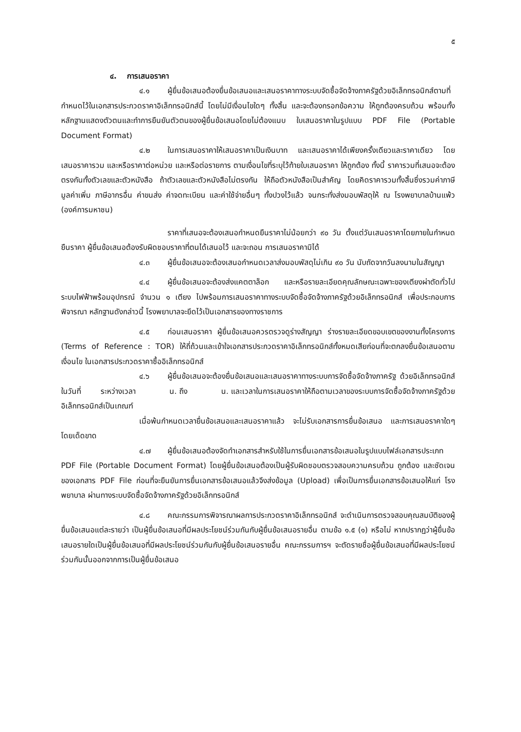๕
๔. การเสนอราคา
๔.๑ ผู้ยื่นข้อเสนอต้องยื่นข้อเสนอและเสนอราคาทางระบบจัดซื้อจัดจ้างภาครัฐด้วยอิเล็กทรอนิกส์ตามที่กำหนดไว้ในเอกสารประกวดราคาอิเล็กทรอนิกส์นี้ โดยไม่มีเงื่อนไขใดๆ ทั้งสิ้น และจะต้องกรอกข้อความ ให้ถูกต้องครบถ้วน พร้อมทั้งหลักฐานแสดงตัวตนและทำการยืนยันตัวตนของผู้ยื่นข้อเสนอโดยไม่ต้องแนบ ใบเสนอราคาในรูปแบบ PDF File (Portable Document Format)
๔.๒ ในการเสนอราคาให้เสนอราคาเป็นเงินบาท และเสนอราคาได้เพียงครั้งเดียวและราคาเดียว โดยเสนอราคารวม และหรือราคาต่อหน่วย และหรือต่อรายการ ตามเงื่อนไขที่ระบุไว้ท้ายใบเสนอราคา ให้ถูกต้อง ทั้งนี้ ราคารวมที่เสนอจะต้องตรงกันทั้งตัวเลขและตัวหนังสือ ถ้าตัวเลขและตัวหนังสือไม่ตรงกัน ให้ถือตัวหนังสือเป็นสำคัญ โดยคิดราคารวมทั้งสิ้นซึ่งรวมค่าภาษีมูลค่าเพิ่ม ภาษีอากรอื่น ค่าขนส่ง ค่าจดทะเบียน และค่าใช้จ่ายอื่นๆ ทั้งปวงไว้แล้ว จนกระทั่งส่งมอบพัสดุให้ ณ โรงพยาบาลบ้านแพ้ว (องค์การมหาชน)
ราคาที่เสนอจะต้องเสนอกำหนดยืนราคาไม่น้อยกว่า ๙๐ วัน ตั้งแต่วันเสนอราคาโดยภายในกำหนดยืนราคา ผู้ยื่นข้อเสนอต้องรับผิดชอบราคาที่ตนได้เสนอไว้ และจะถอน การเสนอราคามิได้
๔.๓ ผู้ยื่นข้อเสนอจะต้องเสนอกำหนดเวลาส่งมอบพัสดุไม่เกิน ๙๐ วัน นับถัดจากวันลงนามในสัญญา
๔.๔ ผู้ยื่นข้อเสนอจะต้องส่งแคตตาล็อก และหรือรายละเอียดคุณลักษณะเฉพาะของเตียงผ่าตัดทั่วไประบบไฟฟ้าพร้อมอุปกรณ์ จำนวน ๑ เตียง ไปพร้อมการเสนอราคาทางระบบจัดซื้อจัดจ้างภาครัฐด้วยอิเล็กทรอนิกส์ เพื่อประกอบการพิจารณา หลักฐานดังกล่าวนี้ โรงพยาบาลจะยึดไว้เป็นเอกสารของทางราชการ
๔.๕ ก่อนเสนอราคา ผู้ยื่นข้อเสนอควรตรวจดูร่างสัญญา ร่างรายละเอียดขอบเขตของงานทั้งโครงการ (Terms of Reference : TOR) ให้ถี่ถ้วนและเข้าใจเอกสารประกวดราคาอิเล็กทรอนิกส์ทั้งหมดเสียก่อนที่จะตกลงยื่นข้อเสนอตามเงื่อนไข ในเอกสารประกวดราคาซื้ออิเล็กทรอนิกส์
๔.๖ ผู้ยื่นข้อเสนอจะต้องยื่นข้อเสนอและเสนอราคาทางระบบการจัดซื้อจัดจ้างภาครัฐ ด้วยอิเล็กทรอนิกส์ในวันที่ ระหว่างเวลา น. ถึง น. และเวลาในการเสนอราคาให้ถือตามเวลาของระบบการจัดซื้อจัดจ้างภาครัฐด้วยอิเล็กทรอนิกส์เป็นเกณฑ์
เมื่อพ้นกำหนดเวลายื่นข้อเสนอและเสนอราคาแล้ว จะไม่รับเอกสารการยื่นข้อเสนอ และการเสนอราคาใดๆ โดยเด็ดขาด
๔.๗ ผู้ยื่นข้อเสนอต้องจัดทำเอกสารสำหรับใช้ในการยื่นเอกสารข้อเสนอในรูปแบบไฟล์เอกสารประเภท PDF File (Portable Document Format) โดยผู้ยื่นข้อเสนอต้องเป็นผู้รับผิดชอบตรวจสอบความครบถ้วน ถูกต้อง และชัดเจนของเอกสาร PDF File ก่อนที่จะยืนยันการยื่นเอกสารข้อเสนอแล้วจึงส่งข้อมูล (Upload) เพื่อเป็นการยื่นเอกสารข้อเสนอให้แก่ โรงพยาบาล ผ่านทางระบบจัดซื้อจัดจ้างภาครัฐด้วยอิเล็กทรอนิกส์
๔.๘ คณะกรรมการพิจารณาผลการประกวดราคาอิเล็กทรอนิกส์ จะดำเนินการตรวจสอบคุณสมบัติของผู้ยื่นข้อเสนอแต่ละรายว่า เป็นผู้ยื่นข้อเสนอที่มีผลประโยชน์ร่วมกันกับผู้ยื่นข้อเสนอรายอื่น ตามข้อ ๑.๕ (๑) หรือไม่ หากปรากฏว่าผู้ยื่นข้อเสนอรายใดเป็นผู้ยื่นข้อเสนอที่มีผลประโยชน์ร่วมกันกับผู้ยื่นข้อเสนอรายอื่น คณะกรรมการฯ จะตัดรายชื่อผู้ยื่นข้อเสนอที่มีผลประโยชน์ร่วมกันนั้นออกจากการเป็นผู้ยื่นข้อเสนอ